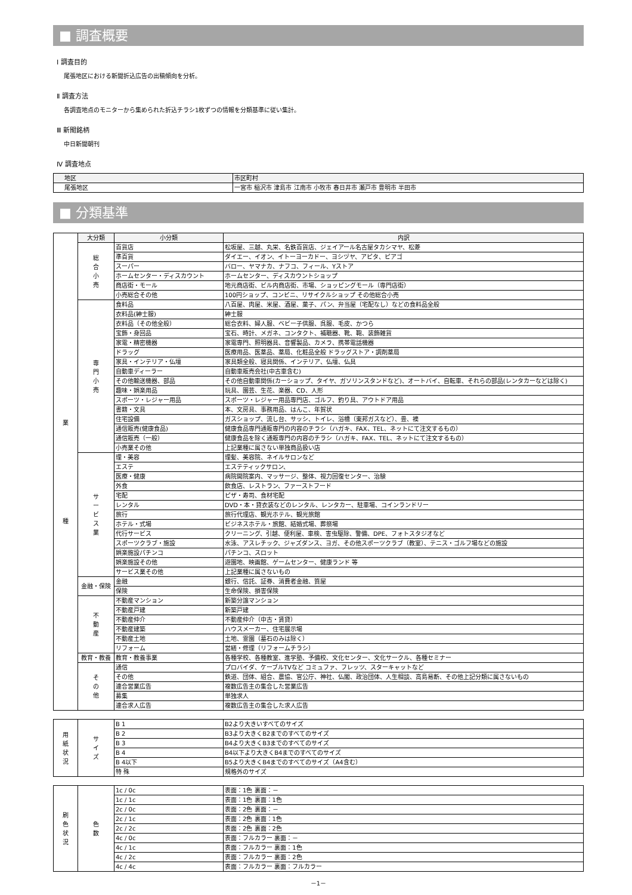■ 調査概要
Ⅰ 調査目的
尾張地区における新聞折込広告の出稿傾向を分析。
Ⅱ 調査方法
各調査地点のモニターから集められた折込チラシ1枚ずつの情報を分類基準に従い集計。
Ⅲ 新聞銘柄
中日新聞朝刊
Ⅳ 調査地点
| 地区 | 市区町村 |
| --- | --- |
| 尾張地区 | 一宮市 稲沢市 津島市 江南市 小牧市 春日井市 瀬戸市 豊明市 半田市 |
■ 分類基準
| 業 種 | 大分類 | 小分類 | 内訳 |
| | 総 合 小 売 | 百貨店 | 松坂屋、三越、丸栄、名鉄百貨店、ジェイアール名古屋タカシマヤ、松菱 |
| | | 準百貨 | ダイエー、イオン、イトーヨーカドー、ヨシヅヤ、アピタ、ピアゴ |
| | | スーパー | バロー、ヤマナカ、ナフコ、フィール、Yストア |
| | | ホームセンター・ディスカウント | ホームセンター、ディスカウントショップ |
| | | 商店街・モール | 地元商店街、ビル内商店街、市場、ショッピングモール（専門店街） |
| | | 小売総合その他 | 100円ショップ、コンビニ、リサイクルショップ その他総合小売 |
| | 専 門 小 売 | 食料品 | 八百屋、肉屋、米屋、酒屋、菓子、パン、弁当屋（宅配なし）などの食料品全般 |
| | | 衣料品(紳士服) | 紳士服 |
| | | 衣料品（その他全般） | 総合衣料、婦人服、ベビー子供服、呉服、毛皮、かつら |
| | | 宝飾・身回品 | 宝石、時計、メガネ、コンタクト、補聴器、靴、鞄、装飾雑貨 |
| | | 家電・精密機器 | 家電専門、照明器具、音響製品、カメラ、携帯電話機器 |
| | | ドラッグ | 医療用品、医薬品、薬局、化粧品全般 ドラッグストア・調剤薬局 |
| | | 家具・インテリア・仏壇 | 家具類全般、寝具関係、インテリア、仏壇、仏具 |
| | | 自動車ディーラー | 自動車販売会社(中古車含む) |
| | | その他輸送機器、部品 | その他自動車関係(カーショップ、タイヤ、ガソリンスタンドなど)、オートバイ、自転車、それらの部品(レンタカーなどは除く) |
| | | 趣味・娯楽用品 | 玩具、園芸、生花、楽器、CD、人形 |
| | | スポーツ・レジャー用品 | スポーツ・レジャー用品専門店、ゴルフ、釣り具、アウトドア用品 |
| | | 書籍・文具 | 本、文房具、事務用品、はんこ、年賀状 |
| | | 住宅設備 | ガスショップ、流し台、サッシ、トイレ、浴槽（東邦ガスなど）、畳、襖 |
| | | 通信販売(健康食品) | 健康食品専門通販専門の内容のチラシ（ハガキ、FAX、TEL、ネットにて注文するもの） |
| | | 通信販売（一般） | 健康食品を除く通販専門の内容のチラシ（ハガキ、FAX、TEL、ネットにて注文するもの） |
| | | 小売業その他 | 上記業種に属さない単独商品扱い店 |
| | サ ー ビ ス 業 | 理・美容 | 理髪、美容院、ネイルサロンなど |
| | | エステ | エステティックサロン、 |
| | | 医療・健康 | 病院開院案内、マッサージ、整体、視力回復センター、治験 |
| | | 外食 | 飲食店、レストラン、ファーストフード |
| | | 宅配 | ピザ・寿司、食材宅配 |
| | | レンタル | DVD・本・貸衣装などのレンタル、レンタカー、駐車場、コインランドリー |
| | | 旅行 | 旅行代理店、観光ホテル、観光旅館 |
| | | ホテル・式場 | ビジネスホテル・旅館、結婚式場、葬祭場 |
| | | 代行サービス | クリーニング、引越、便利屋、車検、害虫駆除、警備、DPE、フォトスタジオなど |
| | | スポーツクラブ・施設 | 水泳、アスレチック、ジャズダンス、ヨガ、その他スポーツクラブ（教室）、テニス・ゴルフ場などの施設 |
| | | 娯楽施設パチンコ | パチンコ、スロット |
| | | 娯楽施設その他 | 遊園地、映画館、ゲームセンター、健康ランド 等 |
| | | サービス業その他 | 上記業種に属さないもの |
| | 金融・保険 | 金融 | 銀行、信託、証券、消費者金融、質屋 |
| | | 保険 | 生命保険、損害保険 |
| | 不 動 産 | 不動産マンション | 新築分譲マンション |
| | | 不動産戸建 | 新築戸建 |
| | | 不動産仲介 | 不動産仲介（中古・賃貸） |
| | | 不動産建築 | ハウスメーカー、住宅展示場 |
| | | 不動産土地 | 土地、霊園（墓石のみは除く） |
| | | リフォーム | 営繕・修理（リフォームチラシ） |
| | 教育・教養 | 教育・教養事業 | 各種学校、各種教室、進学塾、予備校、文化センター、文化サークル、各種セミナー |
| | そ の 他 | 通信 | プロバイダ、ケーブルTVなど コミュファ、フレッツ、スターキャットなど |
| | | その他 | 鉄道、団体、組合、農協、官公庁、神社、仏閣、政治団体、人生相談、高島易断、その他上記分類に属さないもの |
| | | 連合営業広告 | 複数広告主の集合した営業広告 |
| | | 募集 | 単独求人 |
| | | 連合求人広告 | 複数広告主の集合した求人広告 |
| 用 紙 状 況 | サ イ ズ | B 1 | B2より大きいすべてのサイズ |
| | | B 2 | B3より大きくB2までのすべてのサイズ |
| | | B 3 | B4より大きくB3までのすべてのサイズ |
| | | B 4 | B4以下より大きくB4までのすべてのサイズ |
| | | B 4以下 | B5より大きくB4までのすべてのサイズ（A4含む） |
| | | 特 殊 | 規格外のサイズ |
| 刷 色 状 況 | 色 数 | 1c / 0c | 表面：1色 裏面：－ |
| | | 1c / 1c | 表面：1色 裏面：1色 |
| | | 2c / 0c | 表面：2色 裏面：－ |
| | | 2c / 1c | 表面：2色 裏面：1色 |
| | | 2c / 2c | 表面：2色 裏面：2色 |
| | | 4c / 0c | 表面：フルカラー 裏面：－ |
| | | 4c / 1c | 表面：フルカラー 裏面：1色 |
| | | 4c / 2c | 表面：フルカラー 裏面：2色 |
| | | 4c / 4c | 表面：フルカラー 裏面：フルカラー |
－1－